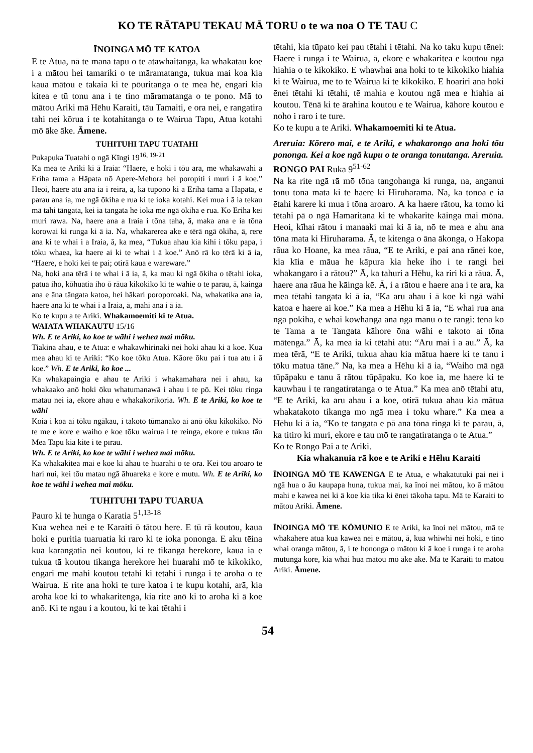KO TE RĀTAPU TEKAU MĀ TORU o te wa noa O TE TAU C
ĪNOINGA MŌ TE KATOA
E te Atua, nā te mana tapu o te atawhaitanga, ka whakatau koe i a mātou hei tamariki o te māramatanga, tukua mai koa kia kaua mātou e takaia ki te pōuritanga o te mea hē, engari kia kitea e tū tonu ana i te tino māramatanga o te pono. Mā to mātou Ariki mā Hēhu Karaiti, tāu Tamaiti, e ora nei, e rangatira tahi nei kōrua i te kotahitanga o te Wairua Tapu, Atua kotahi mō āke āke. Āmene.
TUHITUHI TAPU TUATAHI
Pukapuka Tuatahi o ngā Kīngi 19<sup>16, 19-21</sup>
Ka mea te Ariki ki ā Iraia: “Haere, e hoki i tōu ara, me whakawahi a Eriha tama a Hāpata nō Apere-Mehora hei poropiti i muri i ā koe.” Heoi, haere atu ana ia i reira, ā, ka tūpono ki a Eriha tama a Hāpata, e parau ana ia, me ngā ōkiha e rua ki te ioka kotahi. Kei mua i ā ia tekau mā tahi tāngata, kei ia tangata he ioka me ngā ōkiha e rua. Ko Eriha kei muri rawa. Na, haere ana a Iraia i tōna taha, ā, maka ana e ia tōna korowai ki runga ki ā ia. Na, whakarerea ake e tērā ngā ōkiha, ā, rere ana ki te whai i a Iraia, ā, ka mea, “Tukua ahau kia kihi i tōku papa, i tōku whaea, ka haere ai ki te whai i ā koe.” Anō rā ko tērā ki ā ia, “Haere, e hoki kei te pai; otirā kaua e wareware.”
Na, hoki ana tērā i te whai i ā ia, ā, ka mau ki ngā ōkiha o tētahi ioka, patua iho, kōhuatia iho ō rāua kikokiko ki te wahie o te parau, ā, kainga ana e āna tāngata katoa, hei hākari poroporoaki. Na, whakatika ana ia, haere ana ki te whai i a Iraia, ā, mahi ana i ā ia.
Ko te kupu a te Ariki. Whakamoemiti ki te Atua.
WAIATA WHAKAUTU 15/16
Wh. E te Ariki, ko koe te wāhi i wehea mai mōku.
Tiakina ahau, e te Atua: e whakawhirinaki nei hoki ahau ki ā koe. Kua mea ahau ki te Ariki: “Ko koe tōku Atua. Kāore ōku pai i tua atu i ā koe.” Wh. E te Ariki, ko koe ...
Ka whakapaingia e ahau te Ariki i whakamahara nei i ahau, ka whakaako anō hoki ōku whatumanawā i ahau i te pō. Kei tōku ringa matau nei ia, ekore ahau e whakakorikoria. Wh. E te Ariki, ko koe te wāhi
Koia i koa ai tōku ngākau, i takoto tūmanako ai anō ōku kikokiko. Nō te me e kore e waiho e koe tōku wairua i te reinga, ekore e tukua tāu Mea Tapu kia kite i te pīrau.
Wh. E te Ariki, ko koe te wāhi i wehea mai mōku.
Ka whakakitea mai e koe ki ahau te huarahi o te ora. Kei tōu aroaro te hari nui, kei tōu matau ngā āhuareka e kore e mutu. Wh. E te Ariki, ko koe te wāhi i wehea mai mōku.
TUHITUHI TAPU TUARUA
Pauro ki te hunga o Karatia 5<sup>1,13-18</sup>
Kua wehea nei e te Karaiti ō tātou here. E tū rā koutou, kaua hoki e puritia tuaruatia ki raro ki te ioka pononga. E aku tēina kua karangatia nei koutou, ki te tikanga herekore, kaua ia e tukua tā koutou tikanga herekore hei huarahi mō te kikokiko, ēngari me mahi koutou tētahi ki tētahi i runga i te aroha o te Wairua. E rite ana hoki te ture katoa i te kupu kotahi, arā, kia aroha koe ki to whakaritenga, kia rite anō ki to aroha ki ā koe anō. Ki te ngau i a koutou, ki te kai tētahi i
tētahi, kia tūpato kei pau tētahi i tētahi. Na ko taku kupu tēnei: Haere i runga i te Wairua, ā, ekore e whakaritea e koutou ngā hiahia o te kikokiko. E whawhai ana hoki to te kikokiko hiahia ki te Wairua, me to te Wairua ki te kikokiko. E hoariri ana hoki ēnei tētahi ki tētahi, tē mahia e koutou ngā mea e hiahia ai koutou. Tēnā ki te ārahina koutou e te Wairua, kāhore koutou e noho i raro i te ture.
Ko te kupu a te Ariki. Whakamoemiti ki te Atua.
Areruia: Kōrero mai, e te Ariki, e whakarongo ana hoki tōu pononga. Kei a koe ngā kupu o te oranga tonutanga. Areruia.
RONGO PAI Ruka 9<sup>51-62</sup>
Na ka rite ngā rā mō tōna tangohanga ki runga, na, anganui tonu tōna mata ki te haere ki Hiruharama. Na, ka tonoa e ia ētahi karere ki mua i tōna aroaro. Ā ka haere rātou, ka tomo ki tētahi pā o ngā Hamaritana ki te whakarite kāinga mai mōna. Heoi, kīhai rātou i manaaki mai ki ā ia, nō te mea e ahu ana tōna mata ki Hiruharama. Ā, te kitenga o āna ākonga, o Hakopa rāua ko Hoane, ka mea rāua, “E te Ariki, e pai ana rānei koe, kia kīia e māua he kāpura kia heke iho i te rangi hei whakangaro i a rātou?” Ā, ka tahuri a Hēhu, ka riri ki a rāua. Ā, haere ana rāua he kāinga kē. Ā, i a rātou e haere ana i te ara, ka mea tētahi tangata ki ā ia, “Ka aru ahau i ā koe ki ngā wāhi katoa e haere ai koe.” Ka mea a Hēhu ki ā ia, “E whai rua ana ngā pokiha, e whai kowhanga ana ngā manu o te rangi: tēnā ko te Tama a te Tangata kāhore ōna wāhi e takoto ai tōna mātenga.” Ā, ka mea ia ki tētahi atu: “Aru mai i a au.” Ā, ka mea tērā, “E te Ariki, tukua ahau kia mātua haere ki te tanu i tōku matua tāne.” Na, ka mea a Hēhu ki ā ia, “Waiho mā ngā tūpāpaku e tanu ā rātou tūpāpaku. Ko koe ia, me haere ki te kauwhau i te rangatiratanga o te Atua.” Ka mea anō tētahi atu, “E te Ariki, ka aru ahau i a koe, otirā tukua ahau kia mātua whakatakoto tikanga mo ngā mea i toku whare.” Ka mea a Hēhu ki ā ia, “Ko te tangata e pā ana tōna ringa ki te parau, ā, ka titiro ki muri, ekore e tau mō te rangatiratanga o te Atua.”
Ko te Rongo Pai a te Ariki.
Kia whakanuia rā koe e te Ariki e Hēhu Karaiti
ĪNOINGA MŌ TE KAWENGA E te Atua, e whakatutuki pai nei i ngā hua o āu kaupapa huna, tukua mai, ka īnoi nei mātou, ko ā mātou mahi e kawea nei ki ā koe kia tika ki ēnei tākoha tapu. Mā te Karaiti to mātou Ariki. Āmene.
ĪNOINGA MŌ TE KŌMUNIO E te Ariki, ka īnoi nei mātou, mā te whakahere atua kua kawea nei e mātou, ā, kua whiwhi nei hoki, e tino whai oranga mātou, ā, i te hononga o mātou ki ā koe i runga i te aroha mutunga kore, kia whai hua mātou mō āke āke. Mā te Karaiti to mātou Ariki. Āmene.
54